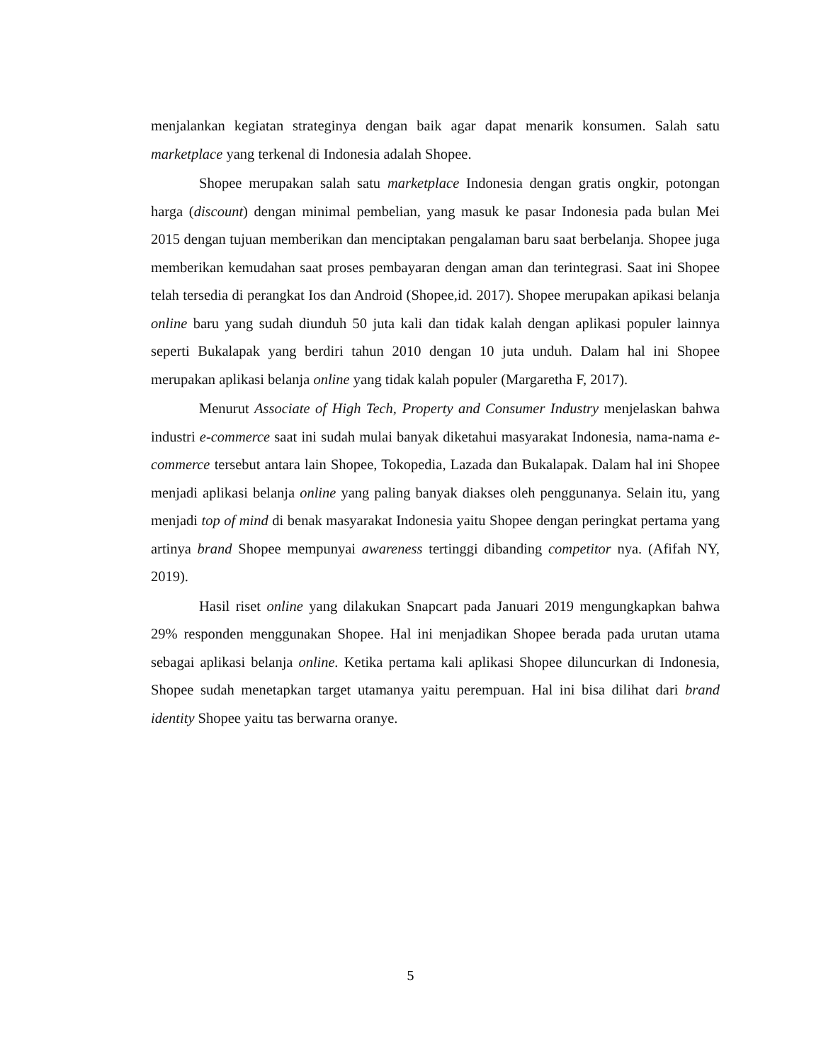menjalankan kegiatan strateginya dengan baik agar dapat menarik konsumen. Salah satu marketplace yang terkenal di Indonesia adalah Shopee.
Shopee merupakan salah satu marketplace Indonesia dengan gratis ongkir, potongan harga (discount) dengan minimal pembelian, yang masuk ke pasar Indonesia pada bulan Mei 2015 dengan tujuan memberikan dan menciptakan pengalaman baru saat berbelanja. Shopee juga memberikan kemudahan saat proses pembayaran dengan aman dan terintegrasi. Saat ini Shopee telah tersedia di perangkat Ios dan Android (Shopee,id. 2017). Shopee merupakan apikasi belanja online baru yang sudah diunduh 50 juta kali dan tidak kalah dengan aplikasi populer lainnya seperti Bukalapak yang berdiri tahun 2010 dengan 10 juta unduh. Dalam hal ini Shopee merupakan aplikasi belanja online yang tidak kalah populer (Margaretha F, 2017).
Menurut Associate of High Tech, Property and Consumer Industry menjelaskan bahwa industri e-commerce saat ini sudah mulai banyak diketahui masyarakat Indonesia, nama-nama e-commerce tersebut antara lain Shopee, Tokopedia, Lazada dan Bukalapak. Dalam hal ini Shopee menjadi aplikasi belanja online yang paling banyak diakses oleh penggunanya. Selain itu, yang menjadi top of mind di benak masyarakat Indonesia yaitu Shopee dengan peringkat pertama yang artinya brand Shopee mempunyai awareness tertinggi dibanding competitor nya. (Afifah NY, 2019).
Hasil riset online yang dilakukan Snapcart pada Januari 2019 mengungkapkan bahwa 29% responden menggunakan Shopee. Hal ini menjadikan Shopee berada pada urutan utama sebagai aplikasi belanja online. Ketika pertama kali aplikasi Shopee diluncurkan di Indonesia, Shopee sudah menetapkan target utamanya yaitu perempuan. Hal ini bisa dilihat dari brand identity Shopee yaitu tas berwarna oranye.
5